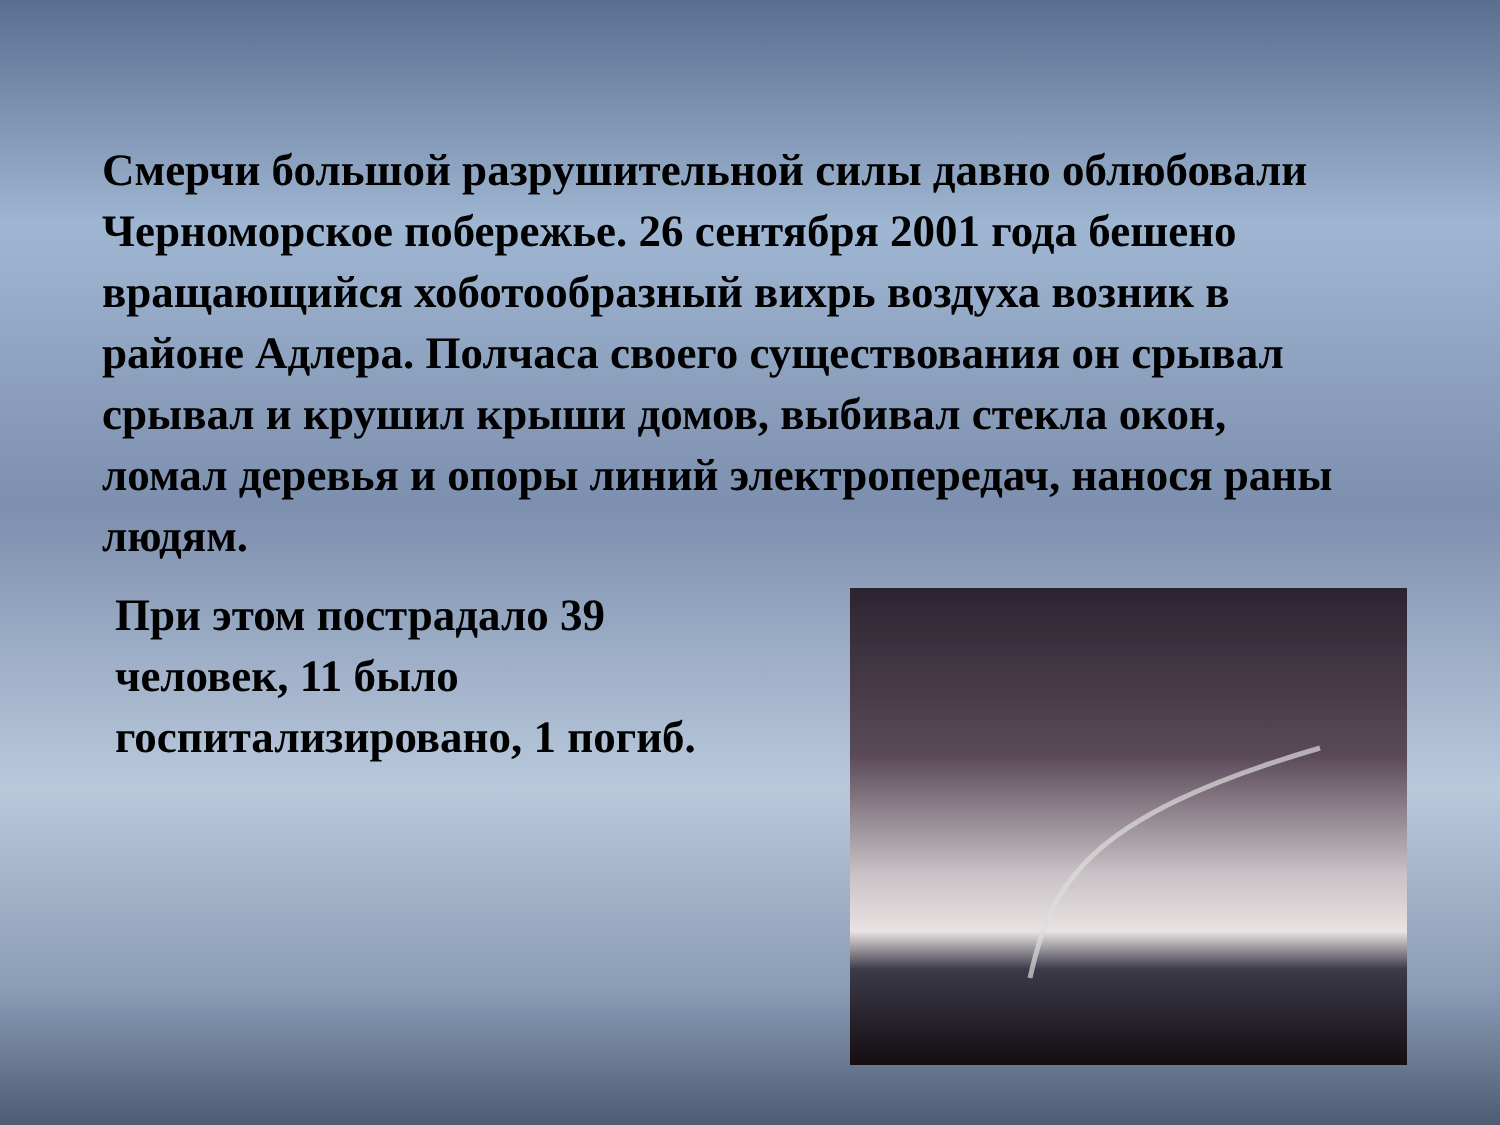Смерчи большой разрушительной силы давно облюбовали Черноморское побережье. 26 сентября 2001 года бешено вращающийся хоботообразный вихрь воздуха возник в районе Адлера. Полчаса своего существования он срывал срывал и крушил крыши домов, выбивал стекла окон, ломал деревья и опоры линий электропередач, нанося раны людям.
При этом пострадало 39 человек, 11 было госпитализировано, 1 погиб.